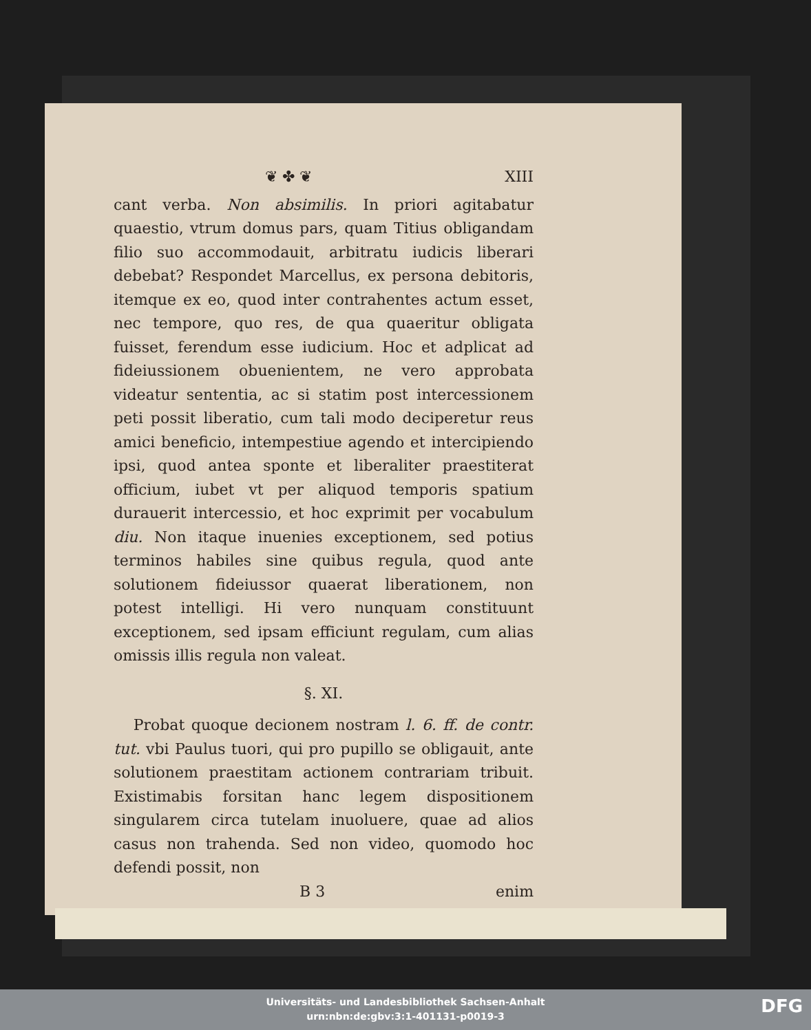❦ ✤ ❦ XIII
cant verba. Non absimilis. In priori agitabatur quaestio, vtrum domus pars, quam Titius obligandam filio suo accommodauit, arbitratu iudicis liberari debebat? Respondet Marcellus, ex persona debitoris, itemque ex eo, quod inter contrahentes actum esset, nec tempore, quo res, de qua quaeritur obligata fuisset, ferendum esse iudicium. Hoc et adplicat ad fideiussionem obuenientem, ne vero approbata videatur sententia, ac si statim post intercessionem peti possit liberatio, cum tali modo deciperetur reus amici beneficio, intempestiue agendo et intercipiendo ipsi, quod antea sponte et liberaliter praestiterat officium, iubet vt per aliquod temporis spatium durauerit intercessio, et hoc exprimit per vocabulum diu. Non itaque inuenies exceptionem, sed potius terminos habiles sine quibus regula, quod ante solutionem fideiussor quaerat liberationem, non potest intelligi. Hi vero nunquam constituunt exceptionem, sed ipsam efficiunt regulam, cum alias omissis illis regula non valeat.
§. XI.
Probat quoque decionem nostram l. 6. ff. de contr. tut. vbi Paulus tuori, qui pro pupillo se obligauit, ante solutionem praestitam actionem contrariam tribuit. Existimabis forsitan hanc legem dispositionem singularem circa tutelam inuoluere, quae ad alios casus non trahenda. Sed non video, quomodo hoc defendi possit, non
B 3 enim
Universitäts- und Landesbibliothek Sachsen-Anhalt
urn:nbn:de:gbv:3:1-401131-p0019-3
DFG